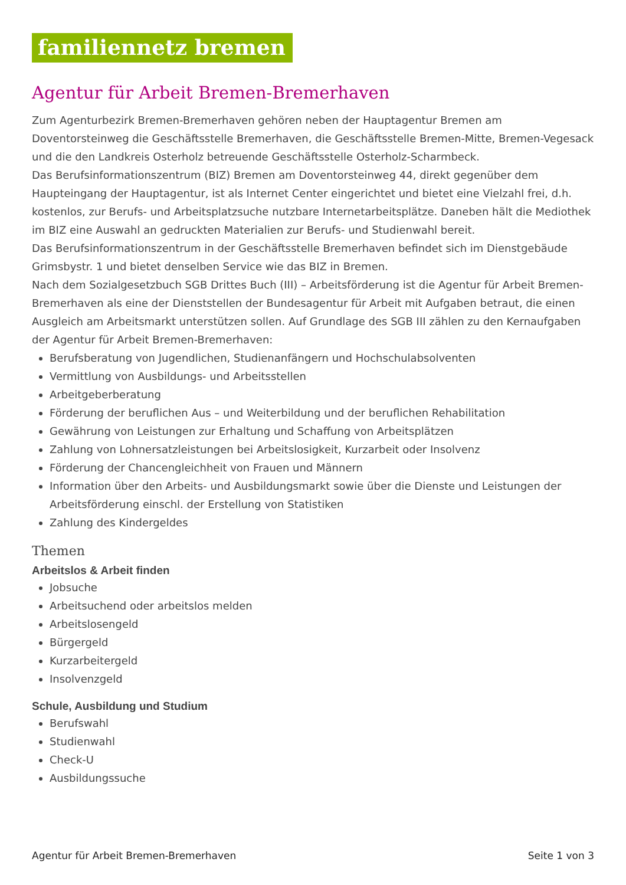familiennetz bremen
Agentur für Arbeit Bremen-Bremerhaven
Zum Agenturbezirk Bremen-Bremerhaven gehören neben der Hauptagentur Bremen am Doventorsteinweg die Geschäftsstelle Bremerhaven, die Geschäftsstelle Bremen-Mitte, Bremen-Vegesack und die den Landkreis Osterholz betreuende Geschäftsstelle Osterholz-Scharmbeck.
Das Berufsinformationszentrum (BIZ) Bremen am Doventorsteinweg 44, direkt gegenüber dem Haupteingang der Hauptagentur, ist als Internet Center eingerichtet und bietet eine Vielzahl frei, d.h. kostenlos, zur Berufs- und Arbeitsplatzsuche nutzbare Internetarbeitsplätze. Daneben hält die Mediothek im BIZ eine Auswahl an gedruckten Materialien zur Berufs- und Studienwahl bereit.
Das Berufsinformationszentrum in der Geschäftsstelle Bremerhaven befindet sich im Dienstgebäude Grimsbystr. 1 und bietet denselben Service wie das BIZ in Bremen.
Nach dem Sozialgesetzbuch SGB Drittes Buch (III) – Arbeitsförderung ist die Agentur für Arbeit Bremen-Bremerhaven als eine der Dienststellen der Bundesagentur für Arbeit mit Aufgaben betraut, die einen Ausgleich am Arbeitsmarkt unterstützen sollen. Auf Grundlage des SGB III zählen zu den Kernaufgaben der Agentur für Arbeit Bremen-Bremerhaven:
Berufsberatung von Jugendlichen, Studienanfängern und Hochschulabsolventen
Vermittlung von Ausbildungs- und Arbeitsstellen
Arbeitgeberberatung
Förderung der beruflichen Aus – und Weiterbildung und der beruflichen Rehabilitation
Gewährung von Leistungen zur Erhaltung und Schaffung von Arbeitsplätzen
Zahlung von Lohnersatzleistungen bei Arbeitslosigkeit, Kurzarbeit oder Insolvenz
Förderung der Chancengleichheit von Frauen und Männern
Information über den Arbeits- und Ausbildungsmarkt sowie über die Dienste und Leistungen der Arbeitsförderung einschl. der Erstellung von Statistiken
Zahlung des Kindergeldes
Themen
Arbeitslos & Arbeit finden
Jobsuche
Arbeitsuchend oder arbeitslos melden
Arbeitslosengeld
Bürgergeld
Kurzarbeitergeld
Insolvenzgeld
Schule, Ausbildung und Studium
Berufswahl
Studienwahl
Check-U
Ausbildungssuche
Agentur für Arbeit Bremen-Bremerhaven Seite 1 von 3